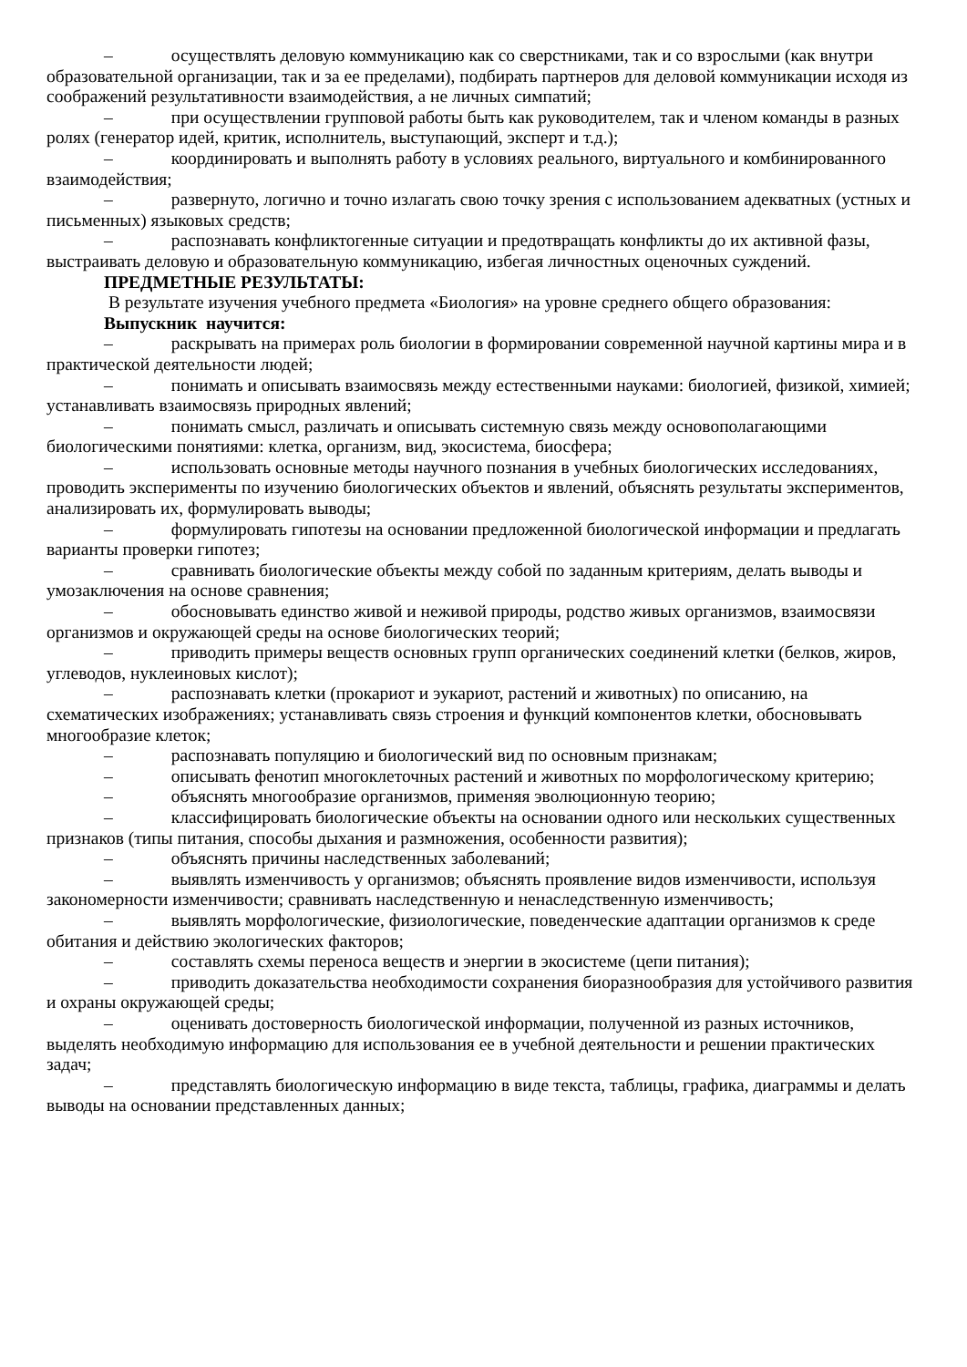– осуществлять деловую коммуникацию как со сверстниками, так и со взрослыми (как внутри образовательной организации, так и за ее пределами), подбирать партнеров для деловой коммуникации исходя из соображений результативности взаимодействия, а не личных симпатий;
– при осуществлении групповой работы быть как руководителем, так и членом команды в разных ролях (генератор идей, критик, исполнитель, выступающий, эксперт и т.д.);
– координировать и выполнять работу в условиях реального, виртуального и комбинированного взаимодействия;
– развернуто, логично и точно излагать свою точку зрения с использованием адекватных (устных и письменных) языковых средств;
– распознавать конфликтогенные ситуации и предотвращать конфликты до их активной фазы, выстраивать деловую и образовательную коммуникацию, избегая личностных оценочных суждений.
ПРЕДМЕТНЫЕ РЕЗУЛЬТАТЫ:
В результате изучения учебного предмета «Биология» на уровне среднего общего образования:
Выпускник научится:
– раскрывать на примерах роль биологии в формировании современной научной картины мира и в практической деятельности людей;
– понимать и описывать взаимосвязь между естественными науками: биологией, физикой, химией; устанавливать взаимосвязь природных явлений;
– понимать смысл, различать и описывать системную связь между основополагающими биологическими понятиями: клетка, организм, вид, экосистема, биосфера;
– использовать основные методы научного познания в учебных биологических исследованиях, проводить эксперименты по изучению биологических объектов и явлений, объяснять результаты экспериментов, анализировать их, формулировать выводы;
– формулировать гипотезы на основании предложенной биологической информации и предлагать варианты проверки гипотез;
– сравнивать биологические объекты между собой по заданным критериям, делать выводы и умозаключения на основе сравнения;
– обосновывать единство живой и неживой природы, родство живых организмов, взаимосвязи организмов и окружающей среды на основе биологических теорий;
– приводить примеры веществ основных групп органических соединений клетки (белков, жиров, углеводов, нуклеиновых кислот);
– распознавать клетки (прокариот и эукариот, растений и животных) по описанию, на схематических изображениях; устанавливать связь строения и функций компонентов клетки, обосновывать многообразие клеток;
– распознавать популяцию и биологический вид по основным признакам;
– описывать фенотип многоклеточных растений и животных по морфологическому критерию;
– объяснять многообразие организмов, применяя эволюционную теорию;
– классифицировать биологические объекты на основании одного или нескольких существенных признаков (типы питания, способы дыхания и размножения, особенности развития);
– объяснять причины наследственных заболеваний;
– выявлять изменчивость у организмов; объяснять проявление видов изменчивости, используя закономерности изменчивости; сравнивать наследственную и ненаследственную изменчивость;
– выявлять морфологические, физиологические, поведенческие адаптации организмов к среде обитания и действию экологических факторов;
– составлять схемы переноса веществ и энергии в экосистеме (цепи питания);
– приводить доказательства необходимости сохранения биоразнообразия для устойчивого развития и охраны окружающей среды;
– оценивать достоверность биологической информации, полученной из разных источников, выделять необходимую информацию для использования ее в учебной деятельности и решении практических задач;
– представлять биологическую информацию в виде текста, таблицы, графика, диаграммы и делать выводы на основании представленных данных;